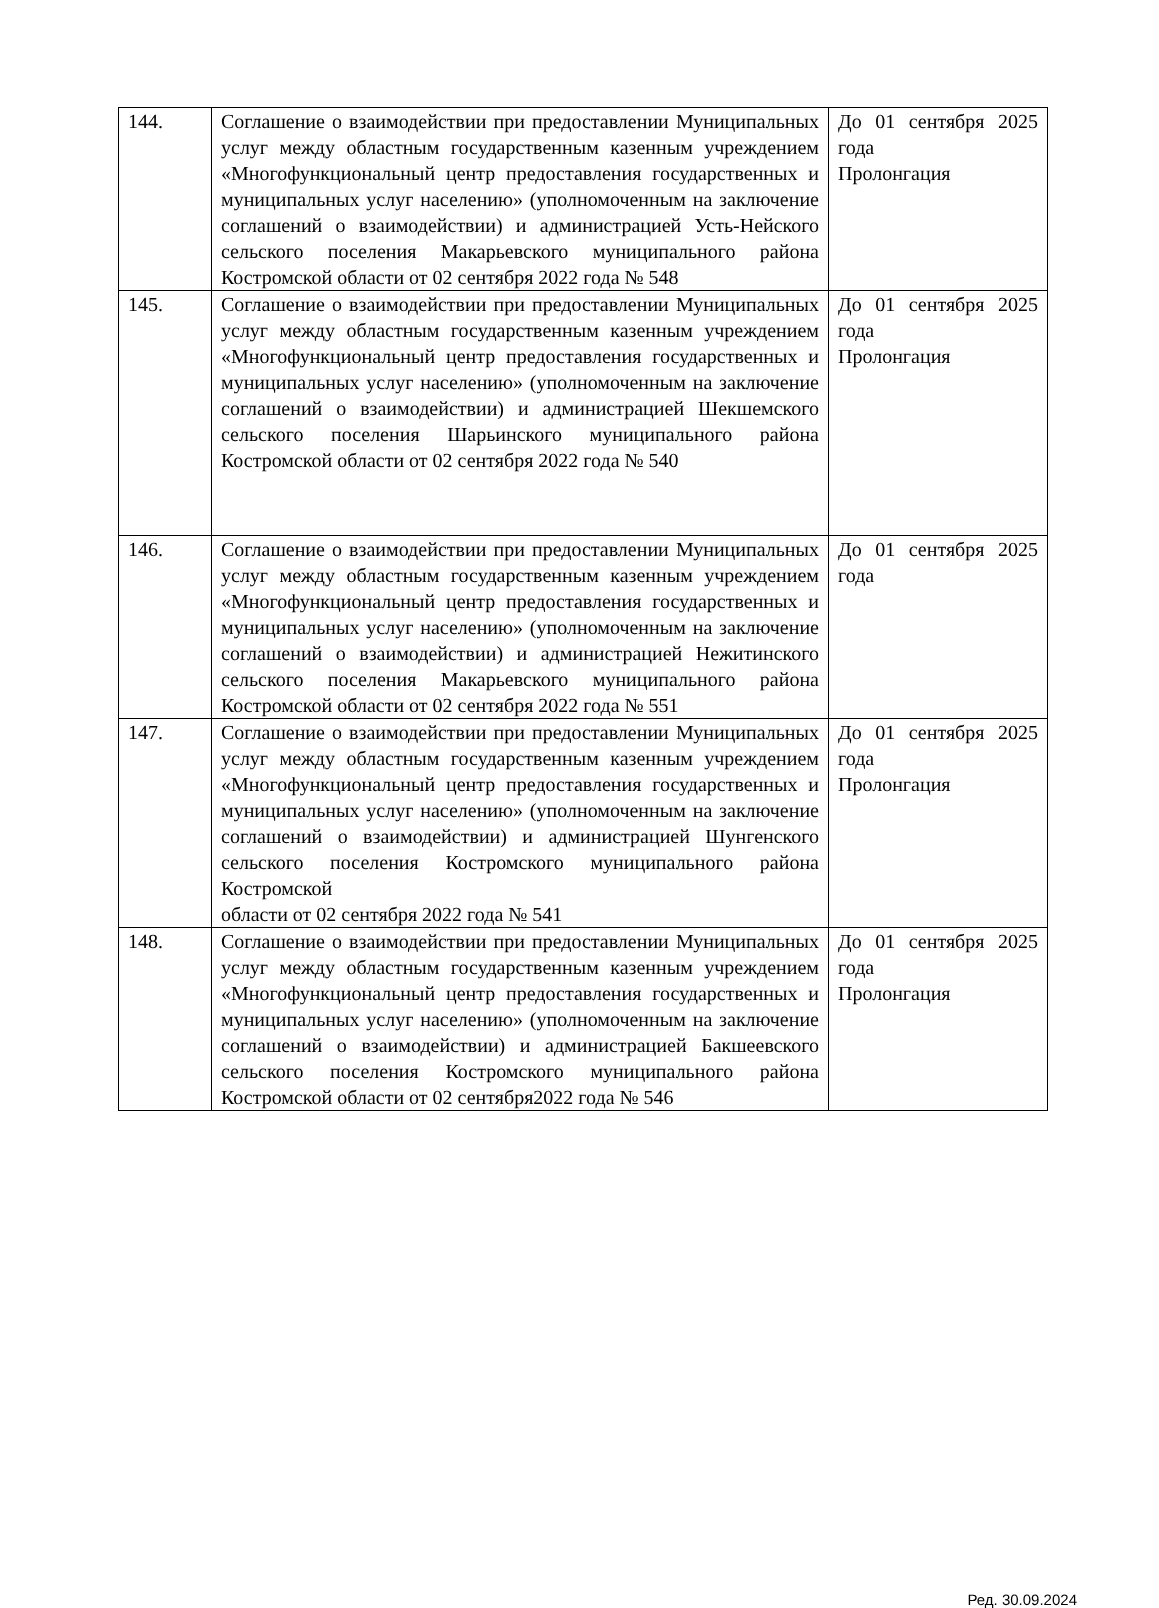| 144. | Соглашение о взаимодействии при предоставлении Муниципальных услуг между областным государственным казенным учреждением «Многофункциональный центр предоставления государственных и муниципальных услуг населению» (уполномоченным на заключение соглашений о взаимодействии) и администрацией Усть-Нейского сельского поселения Макарьевского муниципального района Костромской области от 02 сентября 2022 года № 548 | До 01 сентября 2025 года Пролонгация |
| 145. | Соглашение о взаимодействии при предоставлении Муниципальных услуг между областным государственным казенным учреждением «Многофункциональный центр предоставления государственных и муниципальных услуг населению» (уполномоченным на заключение соглашений о взаимодействии) и администрацией Шекшемского сельского поселения Шарьинского муниципального района Костромской области от 02 сентября 2022 года № 540 | До 01 сентября 2025 года Пролонгация |
| 146. | Соглашение о взаимодействии при предоставлении Муниципальных услуг между областным государственным казенным учреждением «Многофункциональный центр предоставления государственных и муниципальных услуг населению» (уполномоченным на заключение соглашений о взаимодействии) и администрацией Нежитинского сельского поселения Макарьевского муниципального района Костромской области от 02 сентября 2022 года № 551 | До 01 сентября 2025 года |
| 147. | Соглашение о взаимодействии при предоставлении Муниципальных услуг между областным государственным казенным учреждением «Многофункциональный центр предоставления государственных и муниципальных услуг населению» (уполномоченным на заключение соглашений о взаимодействии) и администрацией Шунгенского сельского поселения Костромского муниципального района Костромской области от 02 сентября 2022 года № 541 | До 01 сентября 2025 года Пролонгация |
| 148. | Соглашение о взаимодействии при предоставлении Муниципальных услуг между областным государственным казенным учреждением «Многофункциональный центр предоставления государственных и муниципальных услуг населению» (уполномоченным на заключение соглашений о взаимодействии) и администрацией Бакшеевского сельского поселения Костромского муниципального района Костромской области от 02 сентября2022 года № 546 | До 01 сентября 2025 года Пролонгация |
Ред. 30.09.2024